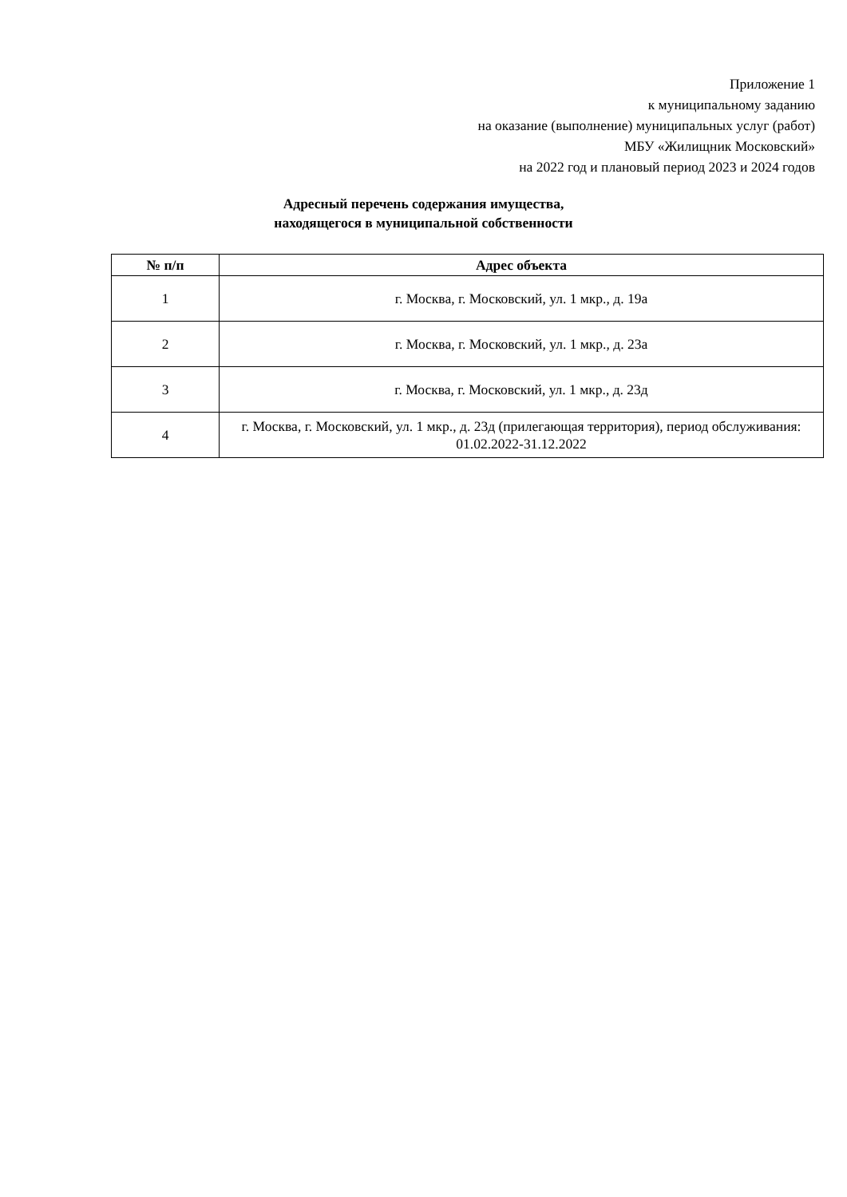Приложение 1
к муниципальному заданию
на оказание (выполнение) муниципальных услуг (работ)
МБУ «Жилищник Московский»
на 2022 год и плановый период 2023 и 2024 годов
Адресный перечень содержания имущества,
находящегося в муниципальной собственности
| № п/п | Адрес объекта |
| --- | --- |
| 1 | г. Москва, г. Московский, ул. 1 мкр., д. 19а |
| 2 | г. Москва, г. Московский, ул. 1 мкр., д. 23а |
| 3 | г. Москва, г. Московский, ул. 1 мкр., д. 23д |
| 4 | г. Москва, г. Московский, ул. 1 мкр., д. 23д (прилегающая территория), период обслуживания: 01.02.2022-31.12.2022 |